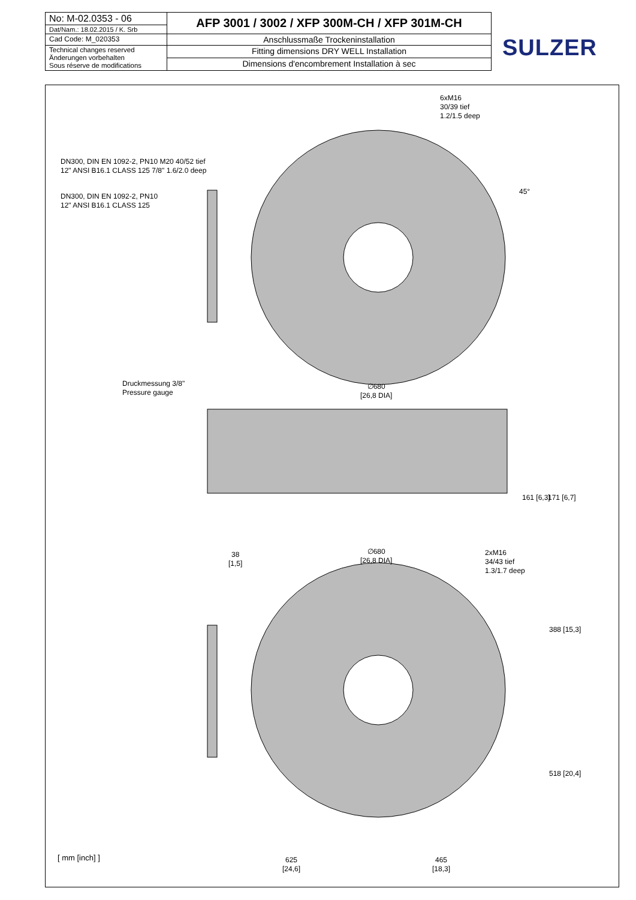| No: M-02.0353 - 06 | AFP 3001 / 3002 / XFP 300M-CH / XFP 301M-CH |
| Dat/Nam.: 18.02.2015 / K. Srb | |
| Cad Code: M_020353 | Anschlussmaße Trockeninstallation |
| Technical changes reserved Änderungen vorbehalten Sous réserve de modifications | Fitting dimensions DRY WELL Installation |
| | Dimensions d'encombrement Installation à sec |
SULZER
6xM16
30/39 tief
1.2/1.5 deep
DN300, DIN EN 1092-2, PN10 M20 40/52 tief
12" ANSI B16.1 CLASS 125 7/8" 1.6/2.0 deep
DN300, DIN EN 1092-2, PN10
12" ANSI B16.1 CLASS 125
45°
∅680
[26,8 DIA]
Druckmessung 3/8"
Pressure gauge
161 [6,3] 171 [6,7]
38
[1,5]
∅680
[26,8 DIA]
2xM16
34/43 tief
1.3/1.7 deep
388 [15,3]
518 [20,4]
[ mm [inch] ]
625
[24,6]
465
[18,3]